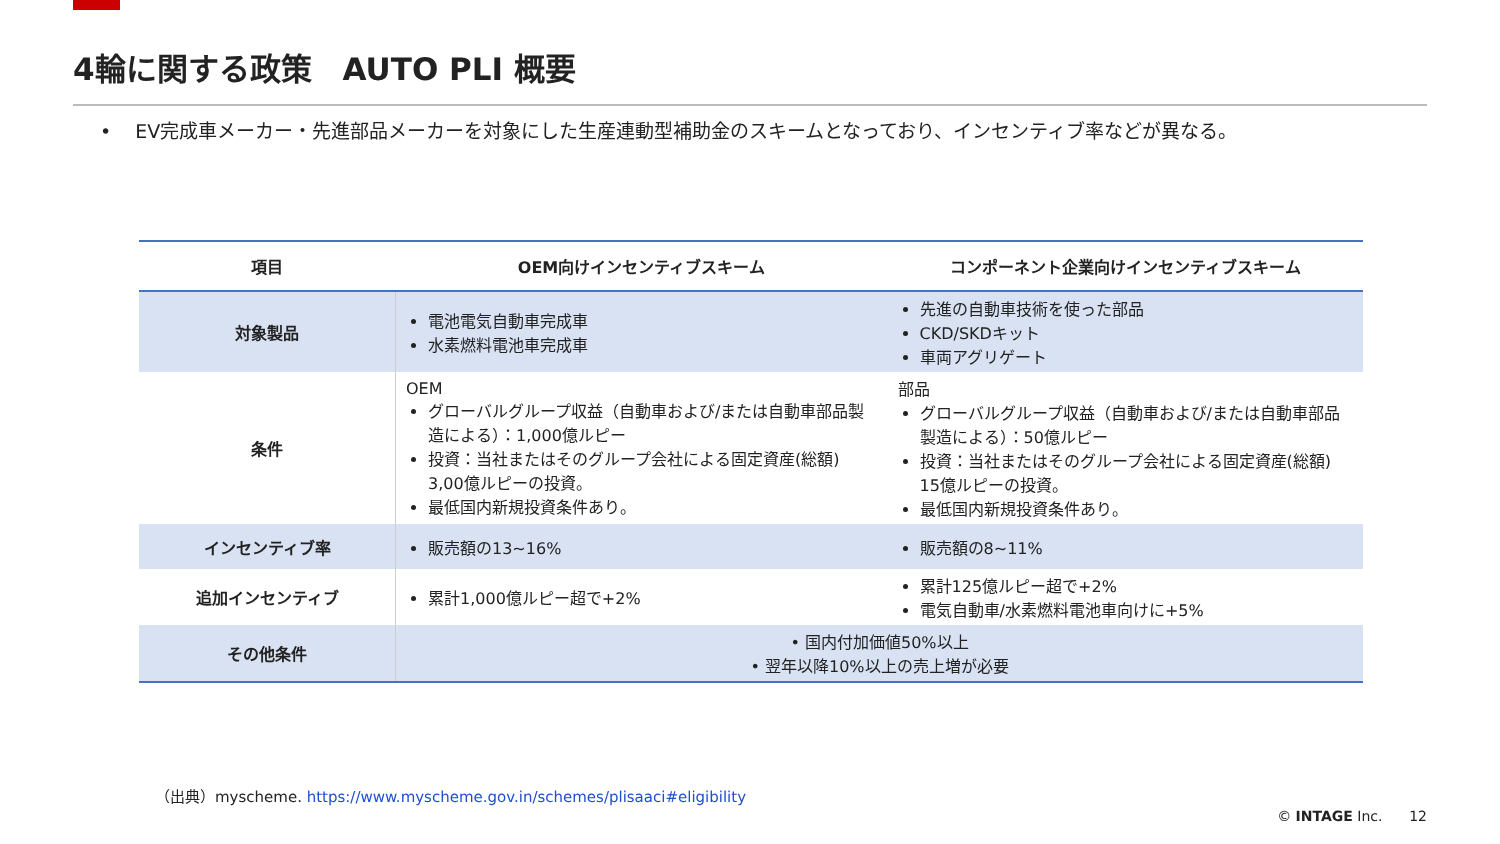4輪に関する政策　AUTO PLI 概要
• EV完成車メーカー・先進部品メーカーを対象にした生産連動型補助金のスキームとなっており、インセンティブ率などが異なる。
| 項目 | OEM向けインセンティブスキーム | コンポーネント企業向けインセンティブスキーム |
| --- | --- | --- |
| 対象製品 | 電池電気自動車完成車 水素燃料電池車完成車 | 先進の自動車技術を使った部品 CKD/SKDキット 車両アグリゲート |
| 条件 | OEM グローバルグループ収益（自動車および/または自動車部品製造による）：1,000億ルピー 投資：当社またはそのグループ会社による固定資産(総額) 3,00億ルピーの投資。 最低国内新規投資条件あり。 | 部品 グローバルグループ収益（自動車および/または自動車部品製造による）：50億ルピー 投資：当社またはそのグループ会社による固定資産(総額) 15億ルピーの投資。 最低国内新規投資条件あり。 |
| インセンティブ率 | 販売額の13~16% | 販売額の8~11% |
| 追加インセンティブ | 累計1,000億ルピー超で+2% | 累計125億ルピー超で+2% 電気自動車/水素燃料電池車向けに+5% |
| その他条件 | • 国内付加価値50%以上 • 翌年以降10%以上の売上増が必要 | |
（出典）myscheme. https://www.myscheme.gov.in/schemes/plisaaci#eligibility
© INTAGE Inc. 12